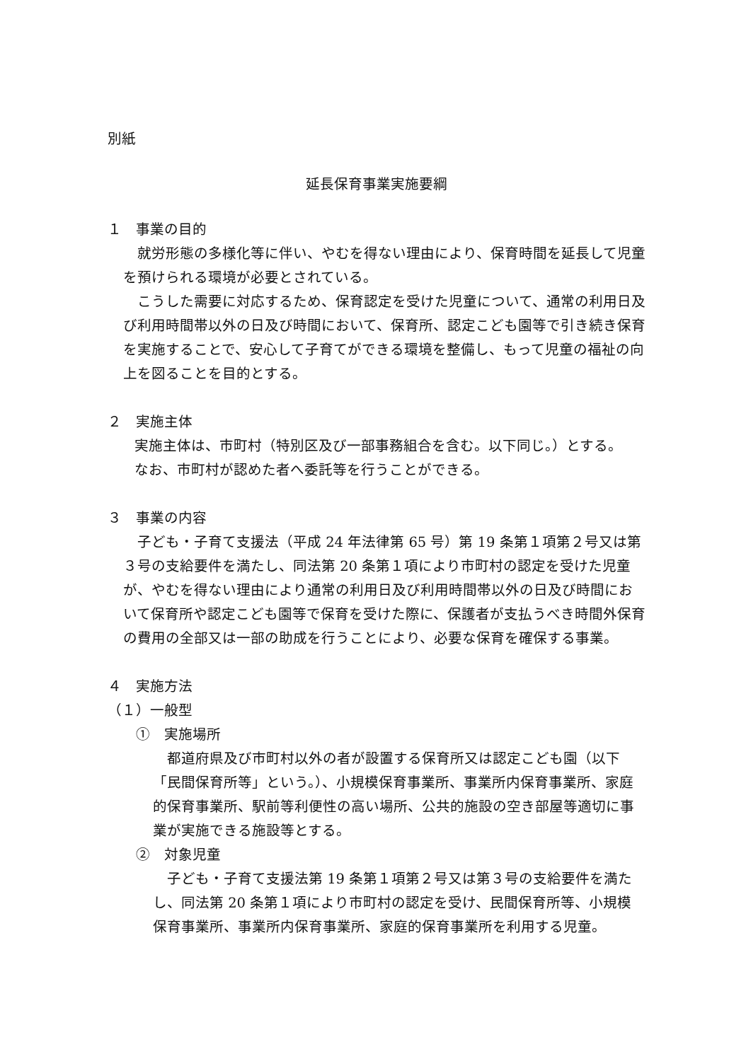別紙
延長保育事業実施要綱
１　事業の目的
就労形態の多様化等に伴い、やむを得ない理由により、保育時間を延長して児童を預けられる環境が必要とされている。
こうした需要に対応するため、保育認定を受けた児童について、通常の利用日及び利用時間帯以外の日及び時間において、保育所、認定こども園等で引き続き保育を実施することで、安心して子育てができる環境を整備し、もって児童の福祉の向上を図ることを目的とする。
２　実施主体
実施主体は、市町村（特別区及び一部事務組合を含む。以下同じ。）とする。
なお、市町村が認めた者へ委託等を行うことができる。
３　事業の内容
子ども・子育て支援法（平成 24 年法律第 65 号）第 19 条第１項第２号又は第３号の支給要件を満たし、同法第 20 条第１項により市町村の認定を受けた児童が、やむを得ない理由により通常の利用日及び利用時間帯以外の日及び時間において保育所や認定こども園等で保育を受けた際に、保護者が支払うべき時間外保育の費用の全部又は一部の助成を行うことにより、必要な保育を確保する事業。
４　実施方法
（１）一般型
①　実施場所
都道府県及び市町村以外の者が設置する保育所又は認定こども園（以下「民間保育所等」という。）、小規模保育事業所、事業所内保育事業所、家庭的保育事業所、駅前等利便性の高い場所、公共的施設の空き部屋等適切に事業が実施できる施設等とする。
②　対象児童
子ども・子育て支援法第 19 条第１項第２号又は第３号の支給要件を満たし、同法第 20 条第１項により市町村の認定を受け、民間保育所等、小規模保育事業所、事業所内保育事業所、家庭的保育事業所を利用する児童。